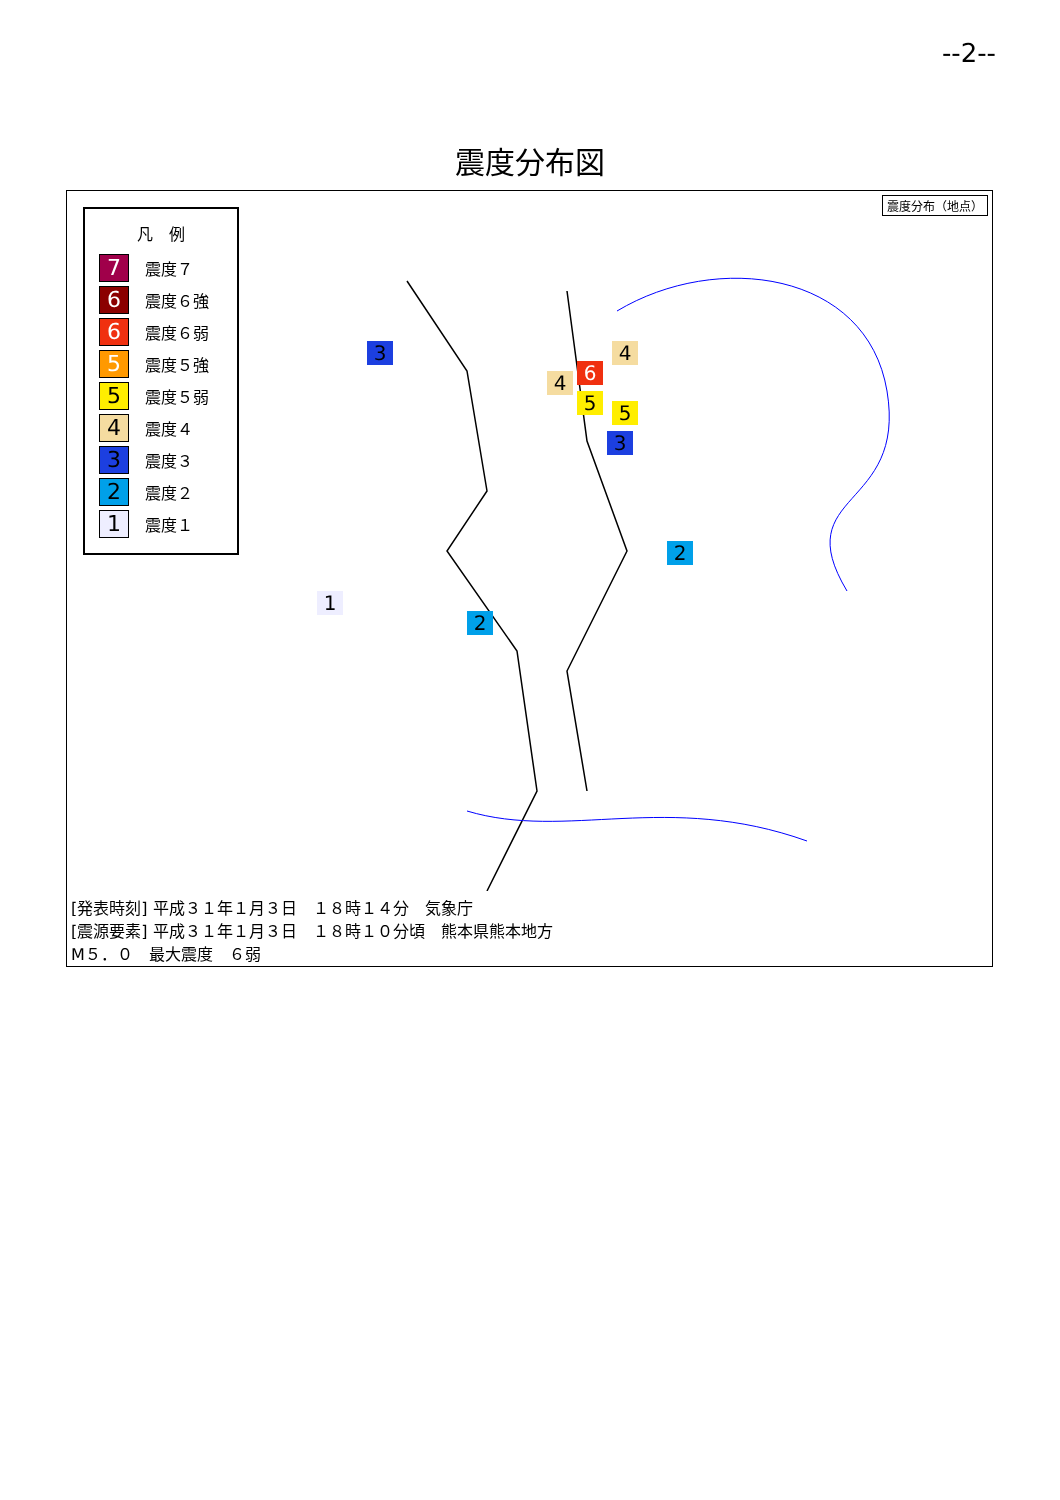--2--
震度分布図
凡　例
7 震度７
6 震度６強
6 震度６弱
5 震度５強
5 震度５弱
4 震度４
3 震度３
2 震度２
1 震度１
震度分布（地点）
6
5 5
4
4
3
3
2
2
1
[発表時刻] 平成３１年１月３日　１８時１４分　気象庁
[震源要素] 平成３１年１月３日　１８時１０分頃　熊本県熊本地方
M５．０　最大震度　６弱